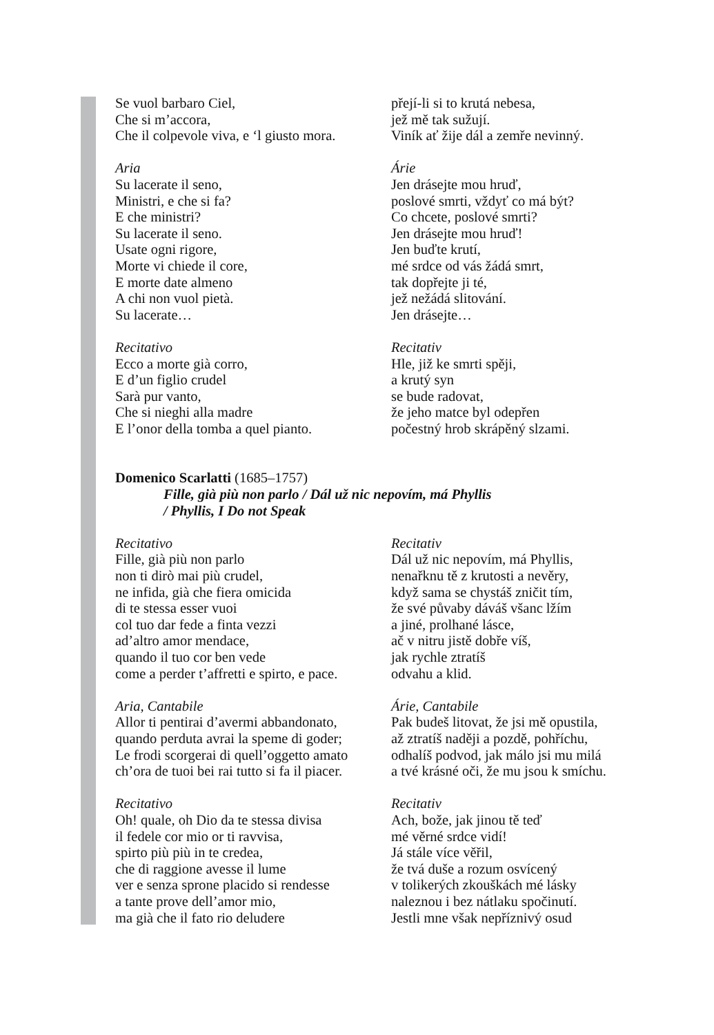Se vuol barbaro Ciel,
Che si m’accora,
Che il colpevole viva, e ‘l giusto mora.
přejí-li si to krutá nebesa,
jež mě tak sužují.
Viník ať žije dál a zemře nevinný.
Aria
Su lacerate il seno,
Ministri, e che si fa?
E che ministri?
Su lacerate il seno.
Usate ogni rigore,
Morte vi chiede il core,
E morte date almeno
A chi non vuol pietà.
Su lacerate…
Árie
Jen drásejte mou hruď,
poslové smrti, vždyť co má být?
Co chcete, poslové smrti?
Jen drásejte mou hruď!
Jen buďte krutí,
mé srdce od vás žádá smrt,
tak dopřejte ji té,
jež nežádá slitování.
Jen drásejte…
Recitativo
Ecco a morte già corro,
E d’un figlio crudel
Sarà pur vanto,
Che si nieghi alla madre
E l’onor della tomba a quel pianto.
Recitativ
Hle, již ke smrti spěji,
a krutý syn
se bude radovat,
že jeho matce byl odepřen
počestný hrob skrápěný slzami.
Domenico Scarlatti (1685–1757)
Fille, già più non parlo / Dál už nic nepovím, má Phyllis
/ Phyllis, I Do not Speak
Recitativo
Fille, già più non parlo
non ti dirò mai più crudel,
ne infida, già che fiera omicida
di te stessa esser vuoi
col tuo dar fede a finta vezzi
ad’altro amor mendace,
quando il tuo cor ben vede
come a perder t’affretti e spirto, e pace.
Recitativ
Dál už nic nepovím, má Phyllis,
nenařknu tě z krutosti a nevěry,
když sama se chystáš zničit tím,
že své půvaby dáváš všanc lžím
a jiné, prolhané lásce,
ač v nitru jistě dobře víš,
jak rychle ztratíš
odvahu a klid.
Aria, Cantabile
Allor ti pentirai d’avermi abbandonato,
quando perduta avrai la speme di goder;
Le frodi scorgerai di quell’oggetto amato
ch’ora de tuoi bei rai tutto si fa il piacer.
Árie, Cantabile
Pak budeš litovat, že jsi mě opustila,
až ztratíš naději a pozdě, pohříchu,
odhalíš podvod, jak málo jsi mu milá
a tvé krásné oči, že mu jsou k smíchu.
Recitativo
Oh! quale, oh Dio da te stessa divisa
il fedele cor mio or ti ravvisa,
spirto più più in te credea,
che di raggione avesse il lume
ver e senza sprone placido si rendesse
a tante prove dell’amor mio,
ma già che il fato rio deludere
Recitativ
Ach, bože, jak jinou tě teď
mé věrné srdce vidí!
Já stále více věřil,
že tvá duše a rozum osvícený
v tolikerých zkouškách mé lásky
naleznou i bez nátlaku spočinutí.
Jestli mne však nepříznivý osud